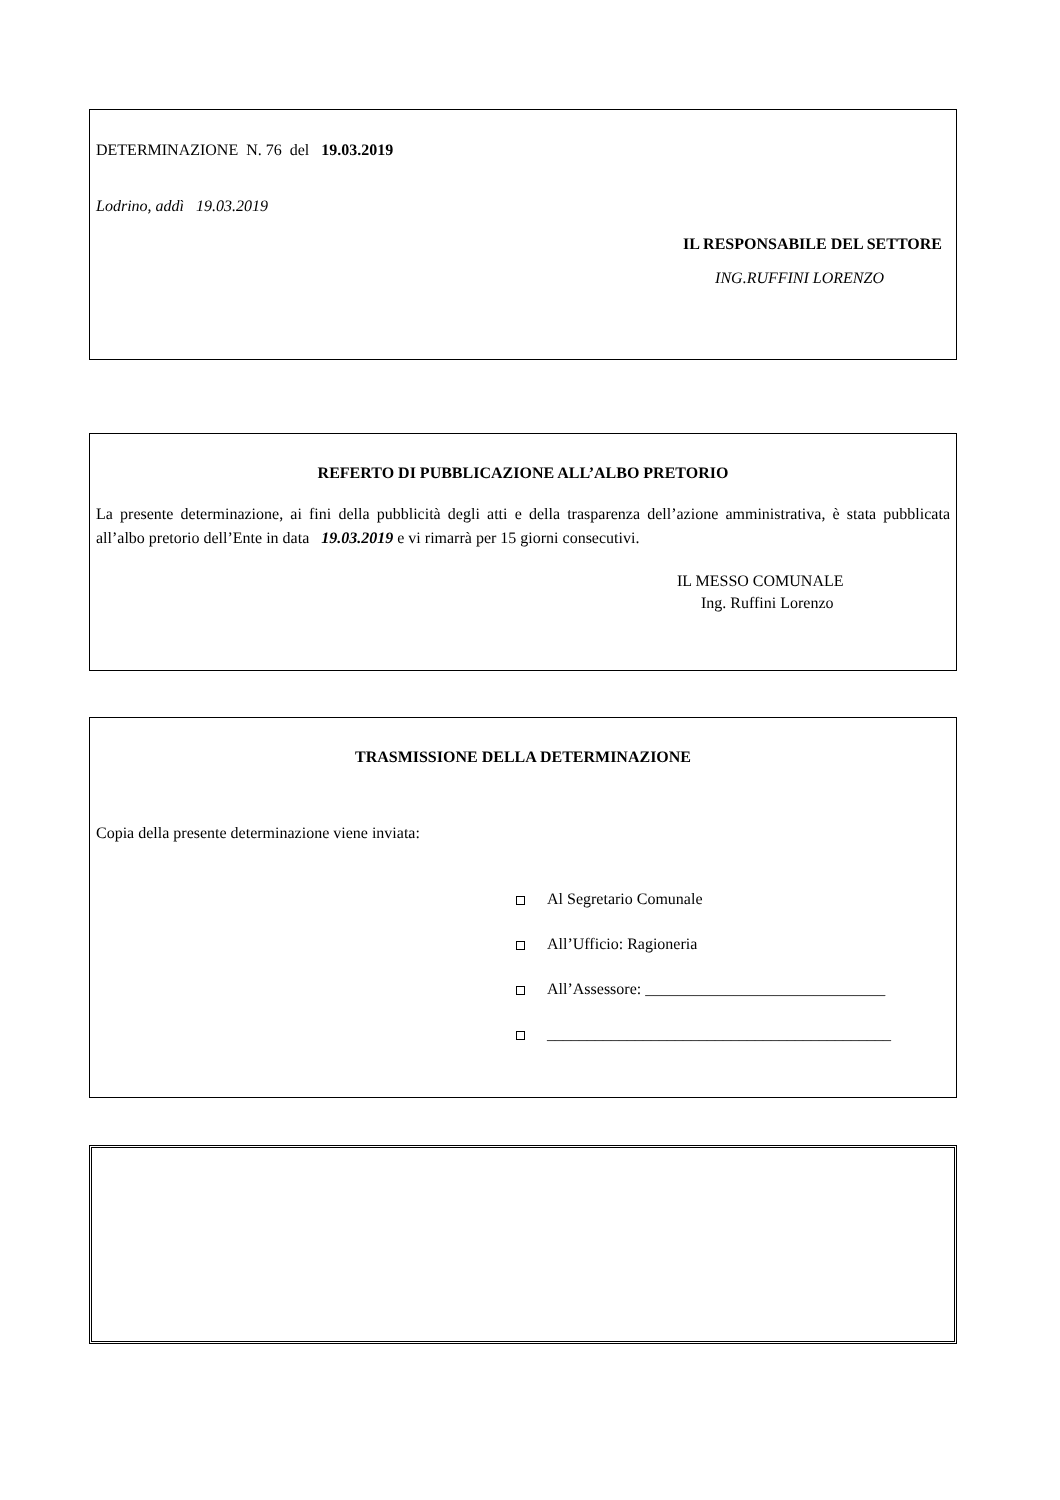DETERMINAZIONE N. 76 del 19.03.2019
Lodrino, addì 19.03.2019
IL RESPONSABILE DEL SETTORE
ING.RUFFINI LORENZO
REFERTO DI PUBBLICAZIONE ALL’ALBO PRETORIO
La presente determinazione, ai fini della pubblicità degli atti e della trasparenza dell’azione amministrativa, è stata pubblicata all’albo pretorio dell’Ente in data 19.03.2019 e vi rimarrà per 15 giorni consecutivi.
IL MESSO COMUNALE
Ing. Ruffini Lorenzo
TRASMISSIONE DELLA DETERMINAZIONE
Copia della presente determinazione viene inviata:
Al Segretario Comunale
All’Ufficio: Ragioneria
All’Assessore: ______________________________
___________________________________________